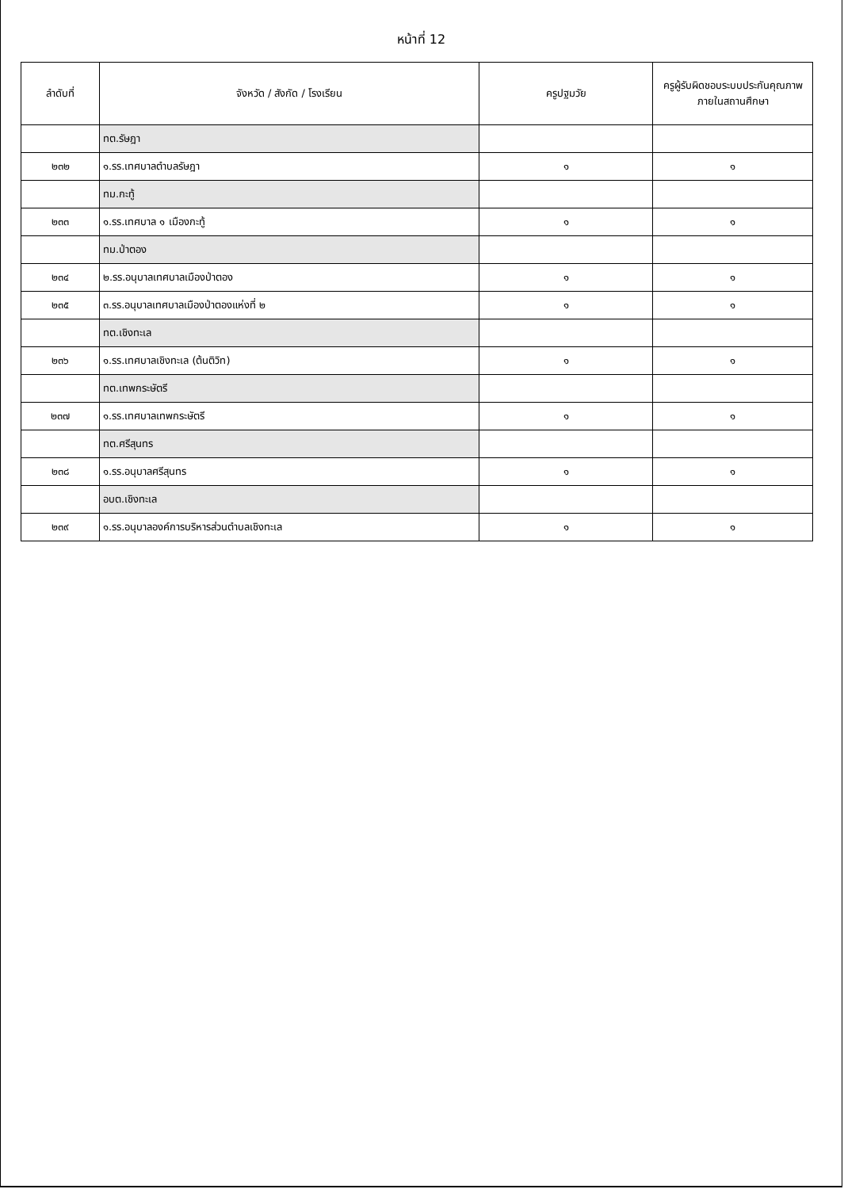หน้าที่ 12
| ลำดับที่ | จังหวัด / สังกัด / โรงเรียน | ครูปฐมวัย | ครูผู้รับผิดชอบระบบประกันคุณภาพภายในสถานศึกษา |
| --- | --- | --- | --- |
| | ทต.รัษฎา | | |
| ๒๓๒ | ๑.รร.เทศบาลตำบลรัษฎา | ๑ | ๑ |
| | ทม.กะทู้ | | |
| ๒๓๓ | ๑.รร.เทศบาล ๑ เมืองกะทู้ | ๑ | ๑ |
| | ทม.ป่าตอง | | |
| ๒๓๔ | ๒.รร.อนุบาลเทศบาลเมืองป่าตอง | ๑ | ๑ |
| ๒๓๕ | ๓.รร.อนุบาลเทศบาลเมืองป่าตองแห่งที่ ๒ | ๑ | ๑ |
| | ทต.เชิงทะเล | | |
| ๒๓๖ | ๑.รร.เทศบาลเชิงทะเล (ต้นติวิท) | ๑ | ๑ |
| | ทต.เทพกระษัตรี | | |
| ๒๓๗ | ๑.รร.เทศบาลเทพกระษัตรี | ๑ | ๑ |
| | ทต.ศรีสุนทร | | |
| ๒๓๘ | ๑.รร.อนุบาลศรีสุนทร | ๑ | ๑ |
| | อบต.เชิงทะเล | | |
| ๒๓๙ | ๑.รร.อนุบาลองค์การบริหารส่วนตำบลเชิงทะเล | ๑ | ๑ |